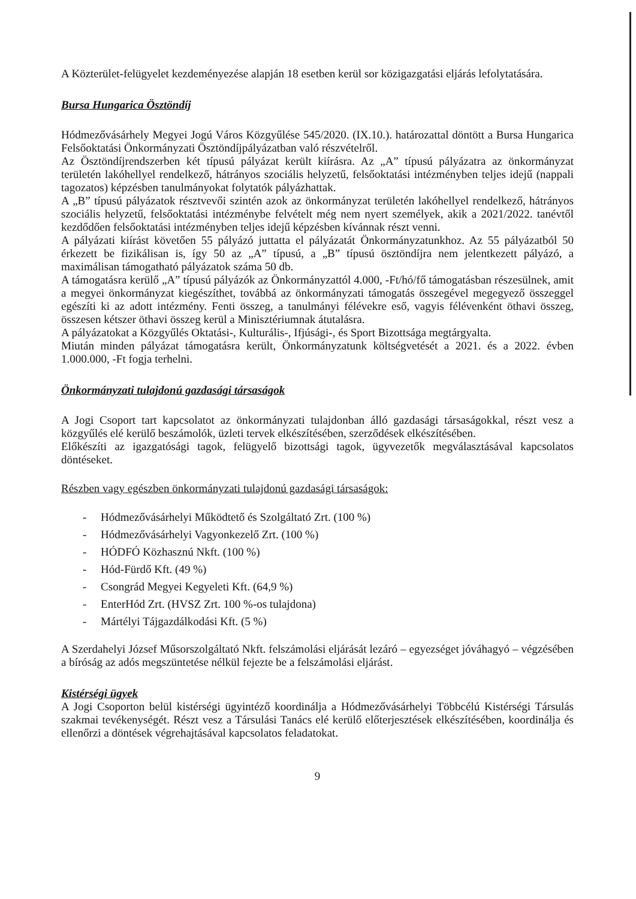A Közterület-felügyelet kezdeményezése alapján 18 esetben kerül sor közigazgatási eljárás lefolytatására.
Bursa Hungarica Ösztöndíj
Hódmezővásárhely Megyei Jogú Város Közgyűlése 545/2020. (IX.10.). határozattal döntött a Bursa Hungarica Felsőoktatási Önkormányzati Ösztöndíjpályázatban való részvételről.
Az Ösztöndíjrendszerben két típusú pályázat került kiírásra. Az „A” típusú pályázatra az önkormányzat területén lakóhellyel rendelkező, hátrányos szociális helyzetű, felsőoktatási intézményben teljes idejű (nappali tagozatos) képzésben tanulmányokat folytatók pályázhattak.
A „B” típusú pályázatok résztvevői szintén azok az önkormányzat területén lakóhellyel rendelkező, hátrányos szociális helyzetű, felsőoktatási intézménybe felvételt még nem nyert személyek, akik a 2021/2022. tanévtől kezdődően felsőoktatási intézményben teljes idejű képzésben kívánnak részt venni.
A pályázati kiírást követően 55 pályázó juttatta el pályázatát Önkormányzatunkhoz. Az 55 pályázatból 50 érkezett be fizikálisan is, így 50 az „A” típusú, a „B” típusú ösztöndíjra nem jelentkezett pályázó, a maximálisan támogatható pályázatok száma 50 db.
A támogatásra kerülő „A” típusú pályázók az Önkormányzattól 4.000, -Ft/hó/fő támogatásban részesülnek, amit a megyei önkormányzat kiegészíthet, továbbá az önkormányzati támogatás összegével megegyező összeggel egészíti ki az adott intézmény. Fenti összeg, a tanulmányi félévekre eső, vagyis félévenként öthavi összeg, összesen kétszer öthavi összeg kerül a Minisztériumnak átutalásra.
A pályázatokat a Közgyűlés Oktatási-, Kulturális-, Ifjúsági-, és Sport Bizottsága megtárgyalta.
Miután minden pályázat támogatásra került, Önkormányzatunk költségvetését a 2021. és a 2022. évben 1.000.000, -Ft fogja terhelni.
Önkormányzati tulajdonú gazdasági társaságok
A Jogi Csoport tart kapcsolatot az önkormányzati tulajdonban álló gazdasági társaságokkal, részt vesz a közgyűlés elé kerülő beszámolók, üzleti tervek elkészítésében, szerződések elkészítésében.
Előkészíti az igazgatósági tagok, felügyelő bizottsági tagok, ügyvezetők megválasztásával kapcsolatos döntéseket.
Részben vagy egészben önkormányzati tulajdonú gazdasági társaságok:
- Hódmezővásárhelyi Működtető és Szolgáltató Zrt. (100 %)
- Hódmezővásárhelyi Vagyonkezelő Zrt. (100 %)
- HÓDFÓ Közhasznú Nkft. (100 %)
- Hód-Fürdő Kft. (49 %)
- Csongrád Megyei Kegyeleti Kft. (64,9 %)
- EnterHód Zrt. (HVSZ Zrt. 100 %-os tulajdona)
- Mártélyi Tájgazdálkodási Kft. (5 %)
A Szerdahelyi József Műsorszolgáltató Nkft. felszámolási eljárását lezáró – egyezséget jóváhagyó – végzésében a bíróság az adós megszüntetése nélkül fejezte be a felszámolási eljárást.
Kistérségi ügyek
A Jogi Csoporton belül kistérségi ügyintéző koordinálja a Hódmezővásárhelyi Többcélú Kistérségi Társulás szakmai tevékenységét. Részt vesz a Társulási Tanács elé kerülő előterjesztések elkészítésében, koordinálja és ellenőrzi a döntések végrehajtásával kapcsolatos feladatokat.
9